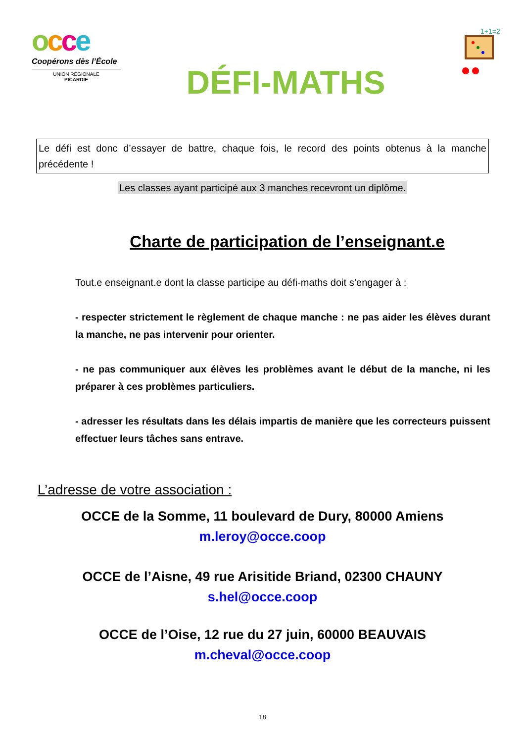occe
Coopérons dès l’École
UNION RÉGIONALE
PICARDIE
DÉFI-MATHS
1+1=2
Le défi est donc d’essayer de battre, chaque fois, le record des points obtenus à la manche précédente !
Les classes ayant participé aux 3 manches recevront un diplôme.
Charte de participation de l’enseignant.e
Tout.e enseignant.e dont la classe participe au défi-maths doit s’engager à :
- respecter strictement le règlement de chaque manche : ne pas aider les élèves durant la manche, ne pas intervenir pour orienter.
- ne pas communiquer aux élèves les problèmes avant le début de la manche, ni les préparer à ces problèmes particuliers.
- adresser les résultats dans les délais impartis de manière que les correcteurs puissent effectuer leurs tâches sans entrave.
L’adresse de votre association :
OCCE de la Somme, 11 boulevard de Dury, 80000 Amiens
m.leroy@occe.coop
OCCE de l’Aisne, 49 rue Arisitide Briand, 02300 CHAUNY
s.hel@occe.coop
OCCE de l’Oise, 12 rue du 27 juin, 60000 BEAUVAIS
m.cheval@occe.coop
18